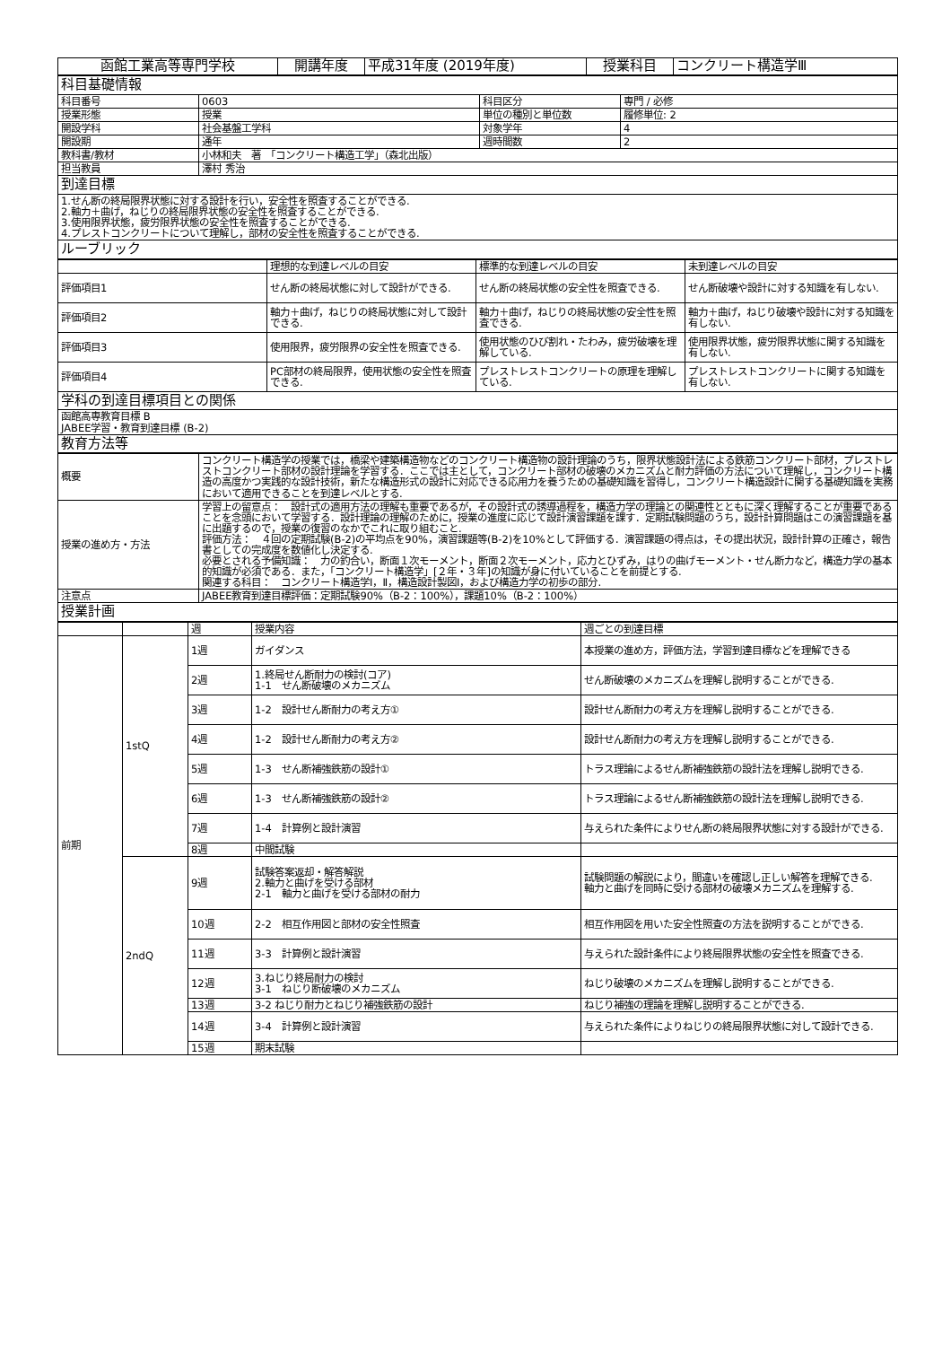| 函館工業高等専門学校 | 開講年度 | 平成31年度 (2019年度) | 授業科目 | コンクリート構造学Ⅲ |
| 科目基礎情報 | | | |
| 科目番号 | 0603 | 科目区分 | 専門 / 必修 |
| 授業形態 | 授業 | 単位の種別と単位数 | 履修単位: 2 |
| 開設学科 | 社会基盤工学科 | 対象学年 | 4 |
| 開設期 | 通年 | 週時間数 | 2 |
| 教科書/教材 | 小林和夫 著 「コンクリート構造工学」（森北出版） | | |
| 担当教員 | 澤村 秀治 | | |
| 到達目標 | | | |
| 1.せん断の終局限界状態に対する設計を行い，安全性を照査することができる. 2.軸力＋曲げ，ねじりの終局限界状態の安全性を照査することができる. 3.使用限界状態，疲労限界状態の安全性を照査することができる. 4.プレストコンクリートについて理解し，部材の安全性を照査することができる. | | | |
| ルーブリック | | | |
| | 理想的な到達レベルの目安 | 標準的な到達レベルの目安 | 未到達レベルの目安 |
| 評価項目1 | せん断の終局状態に対して設計ができる. | せん断の終局状態の安全性を照査できる. | せん断破壊や設計に対する知識を有しない. |
| 評価項目2 | 軸力＋曲げ，ねじりの終局状態に対して設計できる. | 軸力＋曲げ，ねじりの終局状態の安全性を照査できる. | 軸力＋曲げ，ねじり破壊や設計に対する知識を有しない. |
| 評価項目3 | 使用限界，疲労限界の安全性を照査できる. | 使用状態のひび割れ・たわみ，疲労破壊を理解している. | 使用限界状態，疲労限界状態に関する知識を有しない. |
| 評価項目4 | PC部材の終局限界，使用状態の安全性を照査できる. | プレストレストコンクリートの原理を理解している. | プレストレストコンクリートに関する知識を有しない. |
| 学科の到達目標項目との関係 | | | |
| 函館高専教育目標 B JABEE学習・教育到達目標 (B-2) | | | |
| 教育方法等 | | | |
| 概要 | コンクリート構造学の授業では，橋梁や建築構造物などのコンクリート構造物の設計理論のうち，限界状態設計法による鉄筋コンクリート部材，プレストレストコンクリート部材の設計理論を学習する．ここでは主として，コンクリート部材の破壊のメカニズムと耐力評価の方法について理解し，コンクリート構造の高度かつ実践的な設計技術，新たな構造形式の設計に対応できる応用力を養うための基礎知識を習得し，コンクリート構造設計に関する基礎知識を実務において適用できることを到達レベルとする. |
| 授業の進め方・方法 | 学習上の留意点： 設計式の適用方法の理解も重要であるが，その設計式の誘導過程を，構造力学の理論との関連性とともに深く理解することが重要であることを念頭において学習する．設計理論の理解のために，授業の進度に応じて設計演習課題を課す．定期試験問題のうち，設計計算問題はこの演習課題を基に出題するので，授業の復習のなかでこれに取り組むこと. 評価方法： ４回の定期試験(B-2)の平均点を90%，演習課題等(B-2)を10%として評価する．演習課題の得点は，その提出状況，設計計算の正確さ，報告書としての完成度を数値化し決定する. 必要とされる予備知識： 力の釣合い，断面１次モーメント，断面２次モーメント，応力とひずみ，はりの曲げモーメント・せん断力など，構造力学の基本的知識が必須である．また，「コンクリート構造学」[２年・３年]の知識が身に付いていることを前提とする. 関連する科目： コンクリート構造学Ⅰ，Ⅱ，構造設計製図Ⅰ，および構造力学の初歩の部分. |
| 注意点 | JABEE教育到達目標評価：定期試験90%（B-2：100%），課題10%（B-2：100%） |
| 授業計画 | |
| | | 週 | 授業内容 | 週ごとの到達目標 |
| 前期 | 1stQ | 1週 | ガイダンス | 本授業の進め方，評価方法，学習到達目標などを理解できる |
| | | 2週 | 1.終局せん断耐力の検討(コア) 1-1 せん断破壊のメカニズム | せん断破壊のメカニズムを理解し説明することができる. |
| | | 3週 | 1-2 設計せん断耐力の考え方① | 設計せん断耐力の考え方を理解し説明することができる. |
| | | 4週 | 1-2 設計せん断耐力の考え方② | 設計せん断耐力の考え方を理解し説明することができる. |
| | | 5週 | 1-3 せん断補強鉄筋の設計① | トラス理論によるせん断補強鉄筋の設計法を理解し説明できる. |
| | | 6週 | 1-3 せん断補強鉄筋の設計② | トラス理論によるせん断補強鉄筋の設計法を理解し説明できる. |
| | | 7週 | 1-4 計算例と設計演習 | 与えられた条件によりせん断の終局限界状態に対する設計ができる. |
| | | 8週 | 中間試験 | |
| | 2ndQ | 9週 | 試験答案返却・解答解説 2.軸力と曲げを受ける部材 2-1 軸力と曲げを受ける部材の耐力 | 試験問題の解説により，間違いを確認し正しい解答を理解できる. 軸力と曲げを同時に受ける部材の破壊メカニズムを理解する. |
| | | 10週 | 2-2 相互作用図と部材の安全性照査 | 相互作用図を用いた安全性照査の方法を説明することができる. |
| | | 11週 | 3-3 計算例と設計演習 | 与えられた設計条件により終局限界状態の安全性を照査できる. |
| | | 12週 | 3.ねじり終局耐力の検討 3-1 ねじり断破壊のメカニズム | ねじり破壊のメカニズムを理解し説明することができる. |
| | | 13週 | 3-2 ねじり耐力とねじり補強鉄筋の設計 | ねじり補強の理論を理解し説明することができる. |
| | | 14週 | 3-4 計算例と設計演習 | 与えられた条件によりねじりの終局限界状態に対して設計できる. |
| | | 15週 | 期末試験 | |